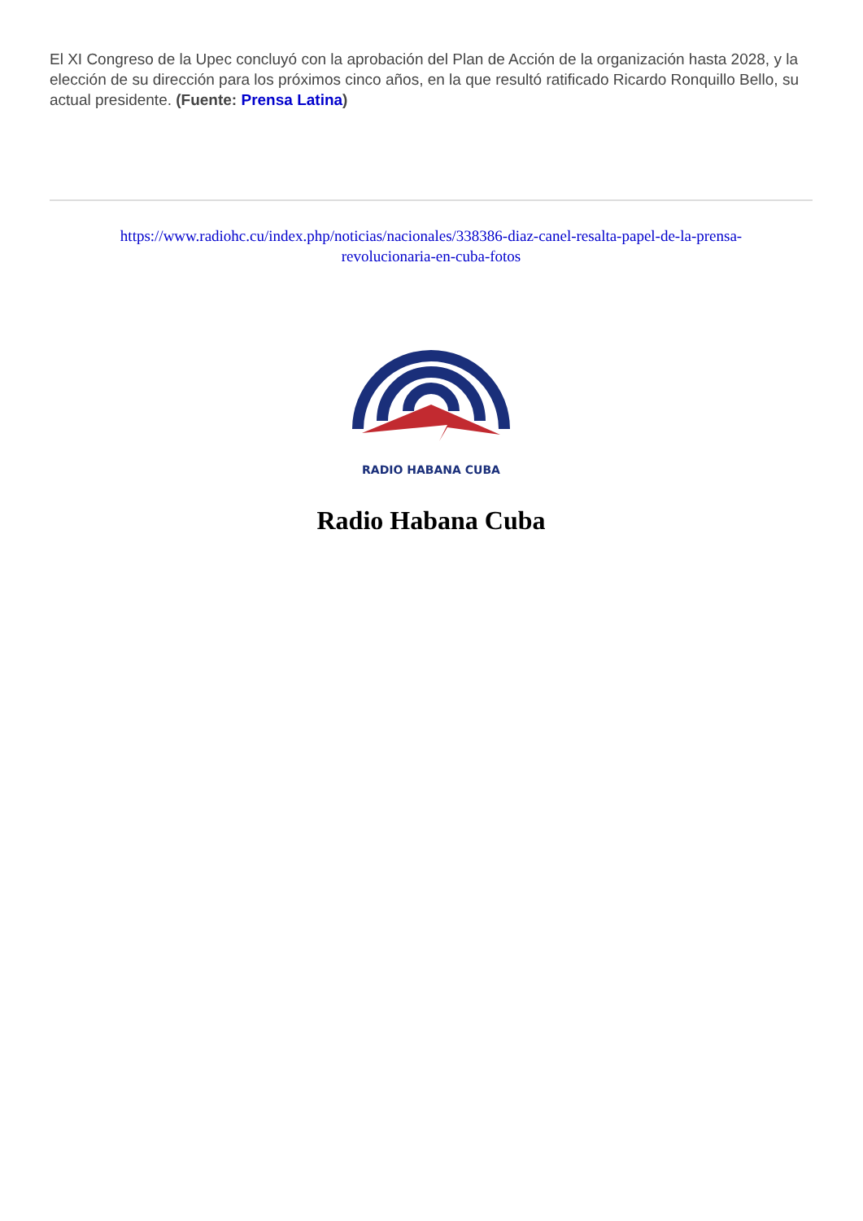El XI Congreso de la Upec concluyó con la aprobación del Plan de Acción de la organización hasta 2028, y la elección de su dirección para los próximos cinco años, en la que resultó ratificado Ricardo Ronquillo Bello, su actual presidente. (Fuente: Prensa Latina)
https://www.radiohc.cu/index.php/noticias/nacionales/338386-diaz-canel-resalta-papel-de-la-prensa-revolucionaria-en-cuba-fotos
RADIO HABANA CUBA
Radio Habana Cuba